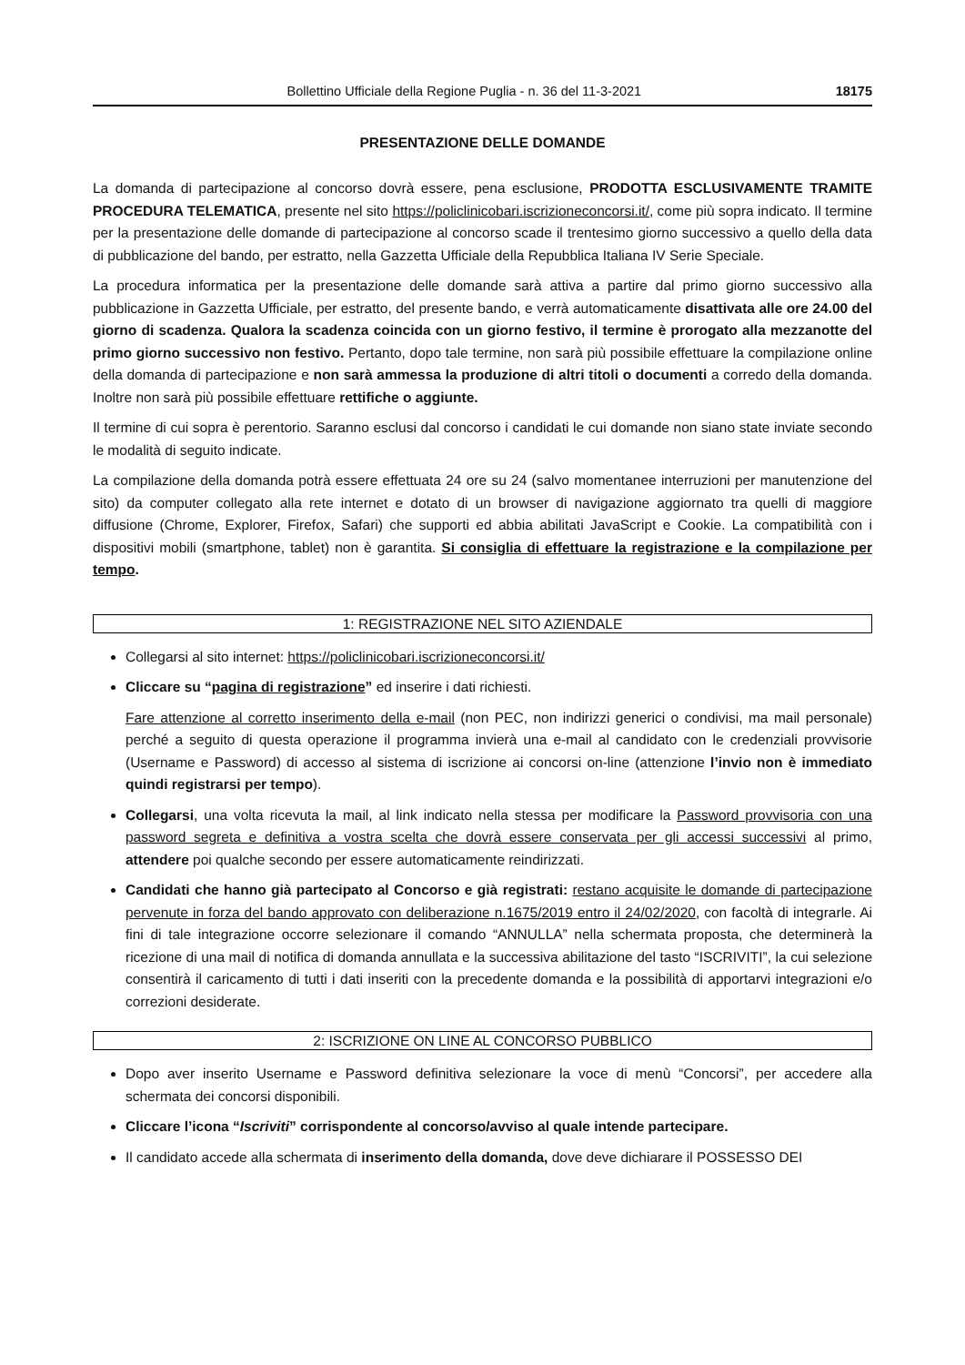Bollettino Ufficiale della Regione Puglia - n. 36 del 11-3-2021 18175
PRESENTAZIONE DELLE DOMANDE
La domanda di partecipazione al concorso dovrà essere, pena esclusione, PRODOTTA ESCLUSIVAMENTE TRAMITE PROCEDURA TELEMATICA, presente nel sito https://policlinicobari.iscrizioneconcorsi.it/, come più sopra indicato. Il termine per la presentazione delle domande di partecipazione al concorso scade il trentesimo giorno successivo a quello della data di pubblicazione del bando, per estratto, nella Gazzetta Ufficiale della Repubblica Italiana IV Serie Speciale.
La procedura informatica per la presentazione delle domande sarà attiva a partire dal primo giorno successivo alla pubblicazione in Gazzetta Ufficiale, per estratto, del presente bando, e verrà automaticamente disattivata alle ore 24.00 del giorno di scadenza. Qualora la scadenza coincida con un giorno festivo, il termine è prorogato alla mezzanotte del primo giorno successivo non festivo. Pertanto, dopo tale termine, non sarà più possibile effettuare la compilazione online della domanda di partecipazione e non sarà ammessa la produzione di altri titoli o documenti a corredo della domanda. Inoltre non sarà più possibile effettuare rettifiche o aggiunte.
Il termine di cui sopra è perentorio. Saranno esclusi dal concorso i candidati le cui domande non siano state inviate secondo le modalità di seguito indicate.
La compilazione della domanda potrà essere effettuata 24 ore su 24 (salvo momentanee interruzioni per manutenzione del sito) da computer collegato alla rete internet e dotato di un browser di navigazione aggiornato tra quelli di maggiore diffusione (Chrome, Explorer, Firefox, Safari) che supporti ed abbia abilitati JavaScript e Cookie. La compatibilità con i dispositivi mobili (smartphone, tablet) non è garantita. Si consiglia di effettuare la registrazione e la compilazione per tempo.
1: REGISTRAZIONE NEL SITO AZIENDALE
Collegarsi al sito internet: https://policlinicobari.iscrizioneconcorsi.it/
Cliccare su “pagina di registrazione” ed inserire i dati richiesti.
Fare attenzione al corretto inserimento della e-mail (non PEC, non indirizzi generici o condivisi, ma mail personale) perché a seguito di questa operazione il programma invierà una e-mail al candidato con le credenziali provvisorie (Username e Password) di accesso al sistema di iscrizione ai concorsi on-line (attenzione l’invio non è immediato quindi registrarsi per tempo).
Collegarsi, una volta ricevuta la mail, al link indicato nella stessa per modificare la Password provvisoria con una password segreta e definitiva a vostra scelta che dovrà essere conservata per gli accessi successivi al primo, attendere poi qualche secondo per essere automaticamente reindirizzati.
Candidati che hanno già partecipato al Concorso e già registrati: restano acquisite le domande di partecipazione pervenute in forza del bando approvato con deliberazione n.1675/2019 entro il 24/02/2020, con facoltà di integrarle. Ai fini di tale integrazione occorre selezionare il comando “ANNULLA” nella schermata proposta, che determinerà la ricezione di una mail di notifica di domanda annullata e la successiva abilitazione del tasto “ISCRIVITI”, la cui selezione consentirà il caricamento di tutti i dati inseriti con la precedente domanda e la possibilità di apportarvi integrazioni e/o correzioni desiderate.
2: ISCRIZIONE ON LINE AL CONCORSO PUBBLICO
Dopo aver inserito Username e Password definitiva selezionare la voce di menù “Concorsi”, per accedere alla schermata dei concorsi disponibili.
Cliccare l’icona “Iscriviti” corrispondente al concorso/avviso al quale intende partecipare.
Il candidato accede alla schermata di inserimento della domanda, dove deve dichiarare il POSSESSO DEI